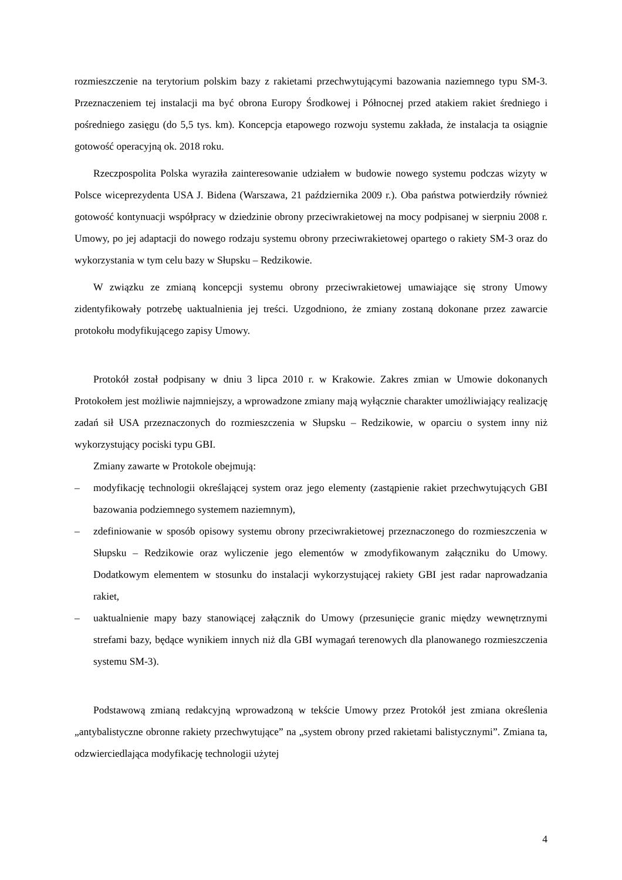rozmieszczenie na terytorium polskim bazy z rakietami przechwytującymi bazowania naziemnego typu SM-3. Przeznaczeniem tej instalacji ma być obrona Europy Środkowej i Północnej przed atakiem rakiet średniego i pośredniego zasięgu (do 5,5 tys. km). Koncepcja etapowego rozwoju systemu zakłada, że instalacja ta osiągnie gotowość operacyjną ok. 2018 roku.
Rzeczpospolita Polska wyraziła zainteresowanie udziałem w budowie nowego systemu podczas wizyty w Polsce wiceprezydenta USA J. Bidena (Warszawa, 21 października 2009 r.). Oba państwa potwierdziły również gotowość kontynuacji współpracy w dziedzinie obrony przeciwrakietowej na mocy podpisanej w sierpniu 2008 r. Umowy, po jej adaptacji do nowego rodzaju systemu obrony przeciwrakietowej opartego o rakiety SM-3 oraz do wykorzystania w tym celu bazy w Słupsku – Redzikowie.
W związku ze zmianą koncepcji systemu obrony przeciwrakietowej umawiające się strony Umowy zidentyfikowały potrzebę uaktualnienia jej treści. Uzgodniono, że zmiany zostaną dokonane przez zawarcie protokołu modyfikującego zapisy Umowy.
Protokół został podpisany w dniu 3 lipca 2010 r. w Krakowie. Zakres zmian w Umowie dokonanych Protokołem jest możliwie najmniejszy, a wprowadzone zmiany mają wyłącznie charakter umożliwiający realizację zadań sił USA przeznaczonych do rozmieszczenia w Słupsku – Redzikowie, w oparciu o system inny niż wykorzystujący pociski typu GBI.
Zmiany zawarte w Protokole obejmują:
– modyfikację technologii określającej system oraz jego elementy (zastąpienie rakiet przechwytujących GBI bazowania podziemnego systemem naziemnym),
– zdefiniowanie w sposób opisowy systemu obrony przeciwrakietowej przeznaczonego do rozmieszczenia w Słupsku – Redzikowie oraz wyliczenie jego elementów w zmodyfikowanym załączniku do Umowy. Dodatkowym elementem w stosunku do instalacji wykorzystującej rakiety GBI jest radar naprowadzania rakiet,
– uaktualnienie mapy bazy stanowiącej załącznik do Umowy (przesunięcie granic między wewnętrznymi strefami bazy, będące wynikiem innych niż dla GBI wymagań terenowych dla planowanego rozmieszczenia systemu SM-3).
Podstawową zmianą redakcyjną wprowadzoną w tekście Umowy przez Protokół jest zmiana określenia „antybalistyczne obronne rakiety przechwytujące” na „system obrony przed rakietami balistycznymi”. Zmiana ta, odzwierciedlająca modyfikację technologii użytej
4